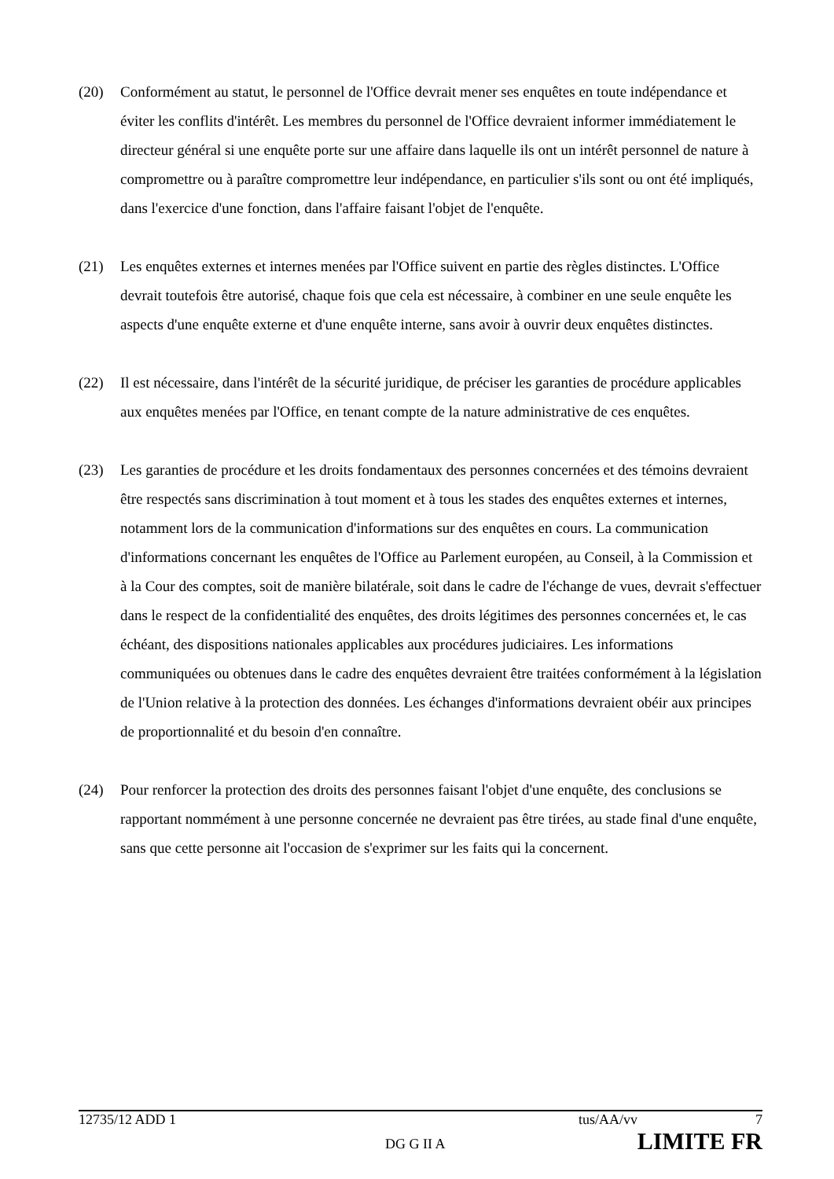(20) Conformément au statut, le personnel de l'Office devrait mener ses enquêtes en toute indépendance et éviter les conflits d'intérêt. Les membres du personnel de l'Office devraient informer immédiatement le directeur général si une enquête porte sur une affaire dans laquelle ils ont un intérêt personnel de nature à compromettre ou à paraître compromettre leur indépendance, en particulier s'ils sont ou ont été impliqués, dans l'exercice d'une fonction, dans l'affaire faisant l'objet de l'enquête.
(21) Les enquêtes externes et internes menées par l'Office suivent en partie des règles distinctes. L'Office devrait toutefois être autorisé, chaque fois que cela est nécessaire, à combiner en une seule enquête les aspects d'une enquête externe et d'une enquête interne, sans avoir à ouvrir deux enquêtes distinctes.
(22) Il est nécessaire, dans l'intérêt de la sécurité juridique, de préciser les garanties de procédure applicables aux enquêtes menées par l'Office, en tenant compte de la nature administrative de ces enquêtes.
(23) Les garanties de procédure et les droits fondamentaux des personnes concernées et des témoins devraient être respectés sans discrimination à tout moment et à tous les stades des enquêtes externes et internes, notamment lors de la communication d'informations sur des enquêtes en cours. La communication d'informations concernant les enquêtes de l'Office au Parlement européen, au Conseil, à la Commission et à la Cour des comptes, soit de manière bilatérale, soit dans le cadre de l'échange de vues, devrait s'effectuer dans le respect de la confidentialité des enquêtes, des droits légitimes des personnes concernées et, le cas échéant, des dispositions nationales applicables aux procédures judiciaires. Les informations communiquées ou obtenues dans le cadre des enquêtes devraient être traitées conformément à la législation de l'Union relative à la protection des données. Les échanges d'informations devraient obéir aux principes de proportionnalité et du besoin d'en connaître.
(24) Pour renforcer la protection des droits des personnes faisant l'objet d'une enquête, des conclusions se rapportant nommément à une personne concernée ne devraient pas être tirées, au stade final d'une enquête, sans que cette personne ait l'occasion de s'exprimer sur les faits qui la concernent.
12735/12 ADD 1 tus/AA/vv 7
DG G II A LIMITE FR